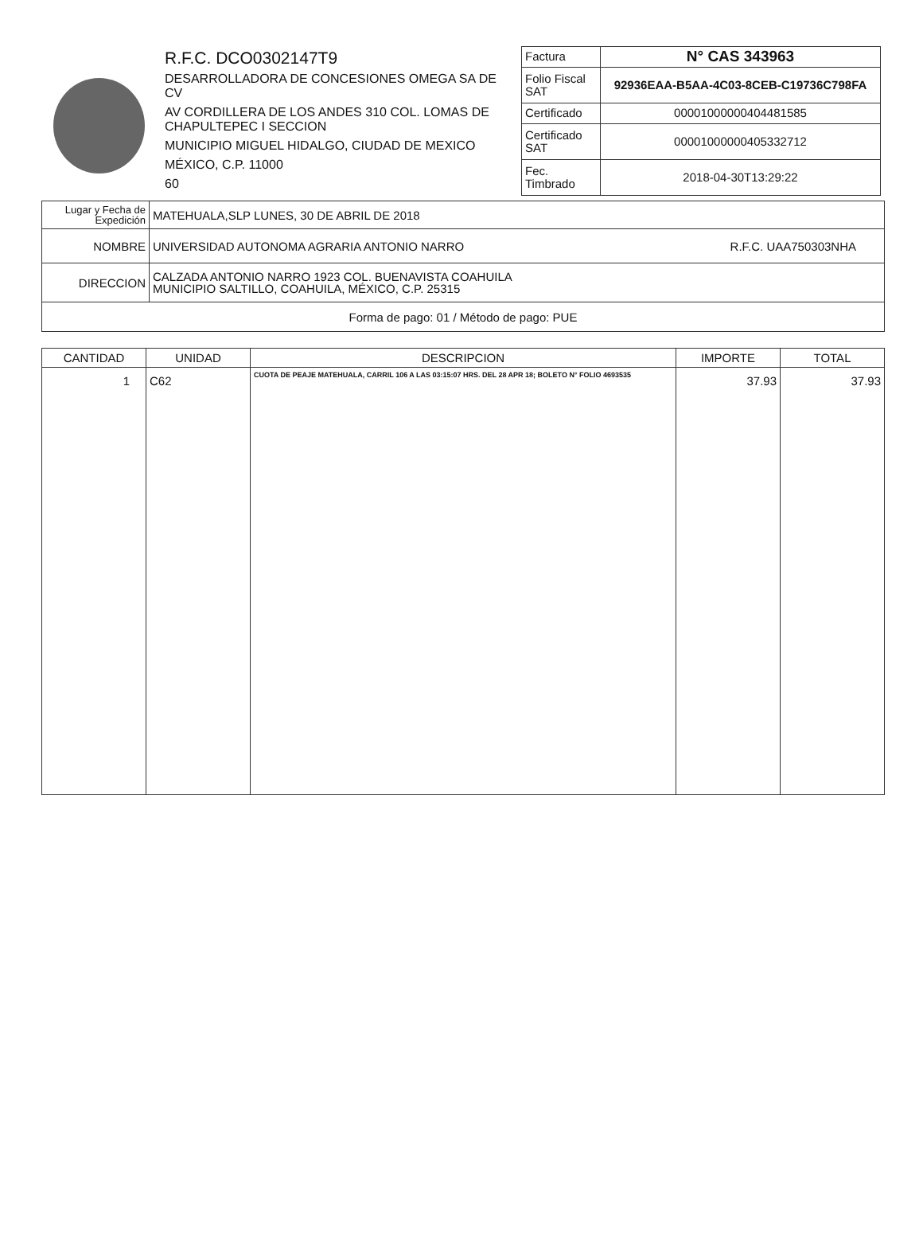R.F.C. DCO0302147T9
DESARROLLADORA DE CONCESIONES OMEGA SA DE CV
AV CORDILLERA DE LOS ANDES 310 COL. LOMAS DE CHAPULTEPEC I SECCION
MUNICIPIO MIGUEL HIDALGO, CIUDAD DE MEXICO
MÉXICO, C.P. 11000
60
| Factura | N° CAS 343963 |
| Folio Fiscal SAT | 92936EAA-B5AA-4C03-8CEB-C19736C798FA |
| Certificado | 00001000000404481585 |
| Certificado SAT | 00001000000405332712 |
| Fec. Timbrado | 2018-04-30T13:29:22 |
| Lugar y Fecha de Expedición | MATEHUALA,SLP LUNES, 30 DE ABRIL DE 2018 | |
| NOMBRE | UNIVERSIDAD AUTONOMA AGRARIA ANTONIO NARRO | R.F.C. UAA750303NHA |
| DIRECCION | CALZADA ANTONIO NARRO 1923 COL. BUENAVISTA COAHUILA MUNICIPIO SALTILLO, COAHUILA, MÉXICO, C.P. 25315 | |
| Forma de pago: 01 / Método de pago: PUE | | |
| CANTIDAD | UNIDAD | DESCRIPCION | IMPORTE | TOTAL |
| --- | --- | --- | --- | --- |
| 1 | C62 | CUOTA DE PEAJE MATEHUALA, CARRIL 106 A LAS 03:15:07 HRS. DEL 28 APR 18; BOLETO N° FOLIO 4693535 | 37.93 | 37.93 |